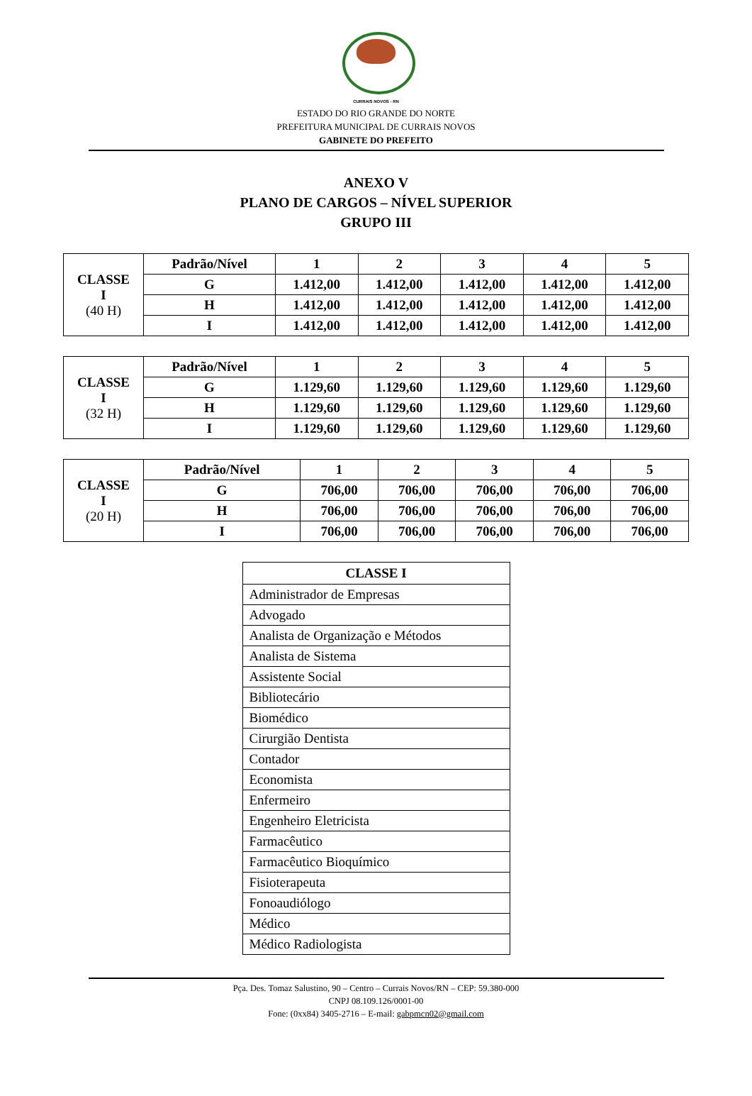CURRAIS NOVOS - RN
ESTADO DO RIO GRANDE DO NORTE
PREFEITURA MUNICIPAL DE CURRAIS NOVOS
GABINETE DO PREFEITO
ANEXO V
PLANO DE CARGOS – NÍVEL SUPERIOR
GRUPO III
| CLASSE I (40 H) | Padrão/Nível | 1 | 2 | 3 | 4 | 5 |
| | G | 1.412,00 | 1.412,00 | 1.412,00 | 1.412,00 | 1.412,00 |
| | H | 1.412,00 | 1.412,00 | 1.412,00 | 1.412,00 | 1.412,00 |
| | I | 1.412,00 | 1.412,00 | 1.412,00 | 1.412,00 | 1.412,00 |
| CLASSE I (32 H) | Padrão/Nível | 1 | 2 | 3 | 4 | 5 |
| | G | 1.129,60 | 1.129,60 | 1.129,60 | 1.129,60 | 1.129,60 |
| | H | 1.129,60 | 1.129,60 | 1.129,60 | 1.129,60 | 1.129,60 |
| | I | 1.129,60 | 1.129,60 | 1.129,60 | 1.129,60 | 1.129,60 |
| CLASSE I (20 H) | Padrão/Nível | 1 | 2 | 3 | 4 | 5 |
| | G | 706,00 | 706,00 | 706,00 | 706,00 | 706,00 |
| | H | 706,00 | 706,00 | 706,00 | 706,00 | 706,00 |
| | I | 706,00 | 706,00 | 706,00 | 706,00 | 706,00 |
| CLASSE I |
| --- |
| Administrador de Empresas |
| Advogado |
| Analista de Organização e Métodos |
| Analista de Sistema |
| Assistente Social |
| Bibliotecário |
| Biomédico |
| Cirurgião Dentista |
| Contador |
| Economista |
| Enfermeiro |
| Engenheiro Eletricista |
| Farmacêutico |
| Farmacêutico Bioquímico |
| Fisioterapeuta |
| Fonoaudiólogo |
| Médico |
| Médico Radiologista |
Pça. Des. Tomaz Salustino, 90 – Centro – Currais Novos/RN – CEP: 59.380-000
CNPJ 08.109.126/0001-00
Fone: (0xx84) 3405-2716 – E-mail: gabpmcn02@gmail.com